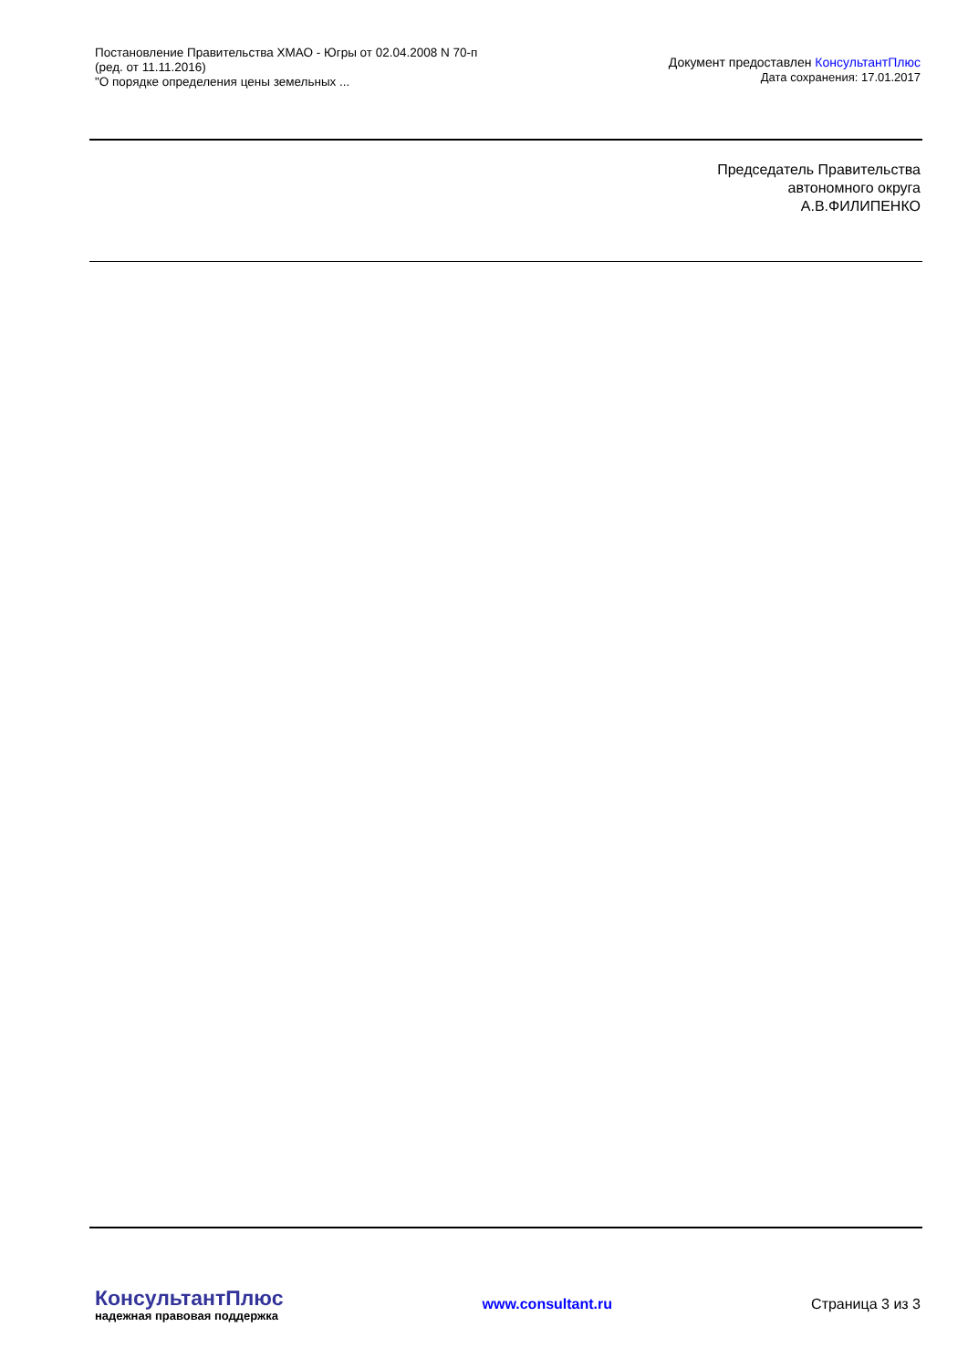Постановление Правительства ХМАО - Югры от 02.04.2008 N 70-п
(ред. от 11.11.2016)
"О порядке определения цены земельных ...
Документ предоставлен КонсультантПлюс
Дата сохранения: 17.01.2017
Председатель Правительства
автономного округа
А.В.ФИЛИПЕНКО
КонсультантПлюс
надежная правовая поддержка
www.consultant.ru Страница 3 из 3